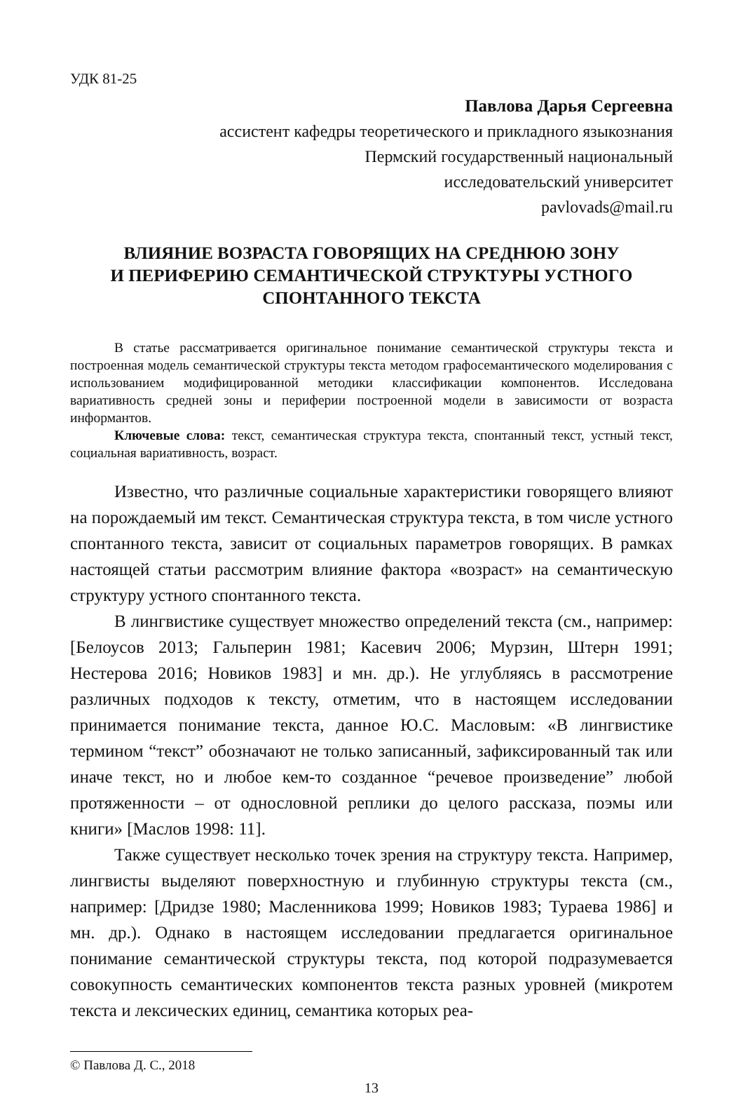УДК 81-25
Павлова Дарья Сергеевна
ассистент кафедры теоретического и прикладного языкознания
Пермский государственный национальный
исследовательский университет
pavlovads@mail.ru
ВЛИЯНИЕ ВОЗРАСТА ГОВОРЯЩИХ НА СРЕДНЮЮ ЗОНУ
И ПЕРИФЕРИЮ СЕМАНТИЧЕСКОЙ СТРУКТУРЫ УСТНОГО
СПОНТАННОГО ТЕКСТА
В статье рассматривается оригинальное понимание семантической структуры текста и построенная модель семантической структуры текста методом графосемантического моделирования с использованием модифицированной методики классификации компонентов. Исследована вариативность средней зоны и периферии построенной модели в зависимости от возраста информантов.
Ключевые слова: текст, семантическая структура текста, спонтанный текст, устный текст, социальная вариативность, возраст.
Известно, что различные социальные характеристики говорящего влияют на порождаемый им текст. Семантическая структура текста, в том числе устного спонтанного текста, зависит от социальных параметров говорящих. В рамках настоящей статьи рассмотрим влияние фактора «возраст» на семантическую структуру устного спонтанного текста.
В лингвистике существует множество определений текста (см., например: [Белоусов 2013; Гальперин 1981; Касевич 2006; Мурзин, Штерн 1991; Нестерова 2016; Новиков 1983] и мн. др.). Не углубляясь в рассмотрение различных подходов к тексту, отметим, что в настоящем исследовании принимается понимание текста, данное Ю.С. Масловым: «В лингвистике термином “текст” обозначают не только записанный, зафиксированный так или иначе текст, но и любое кем-то созданное “речевое произведение” любой протяженности – от однословной реплики до целого рассказа, поэмы или книги» [Маслов 1998: 11].
Также существует несколько точек зрения на структуру текста. Например, лингвисты выделяют поверхностную и глубинную структуры текста (см., например: [Дридзе 1980; Масленникова 1999; Новиков 1983; Тураева 1986] и мн. др.). Однако в настоящем исследовании предлагается оригинальное понимание семантической структуры текста, под которой подразумевается совокупность семантических компонентов текста разных уровней (микротем текста и лексических единиц, семантика которых реа-
© Павлова Д. С., 2018
13